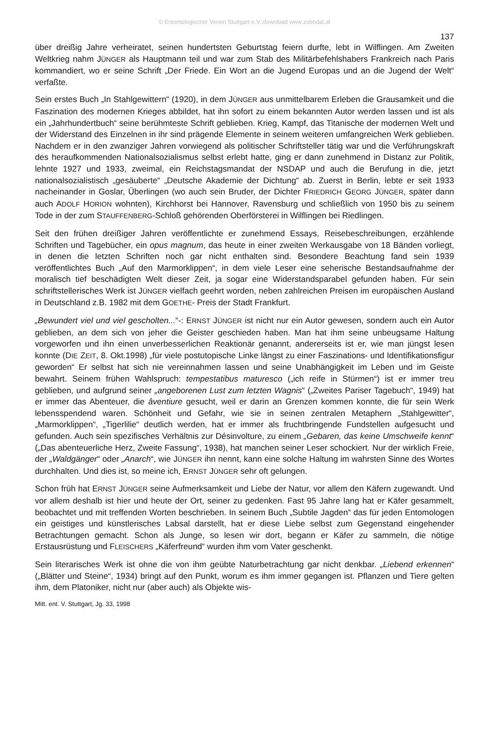© Entomologischer Verein Stuttgart e.V.;download www.zobodat.at
137
über dreißig Jahre verheiratet, seinen hundertsten Geburtstag feiern durfte, lebt in Wilflingen. Am Zweiten Weltkrieg nahm JÜNGER als Hauptmann teil und war zum Stab des Militärbefehlshabers Frankreich nach Paris kommandiert, wo er seine Schrift „Der Friede. Ein Wort an die Jugend Europas und an die Jugend der Welt“ verfaßte.
Sein erstes Buch „In Stahlgewittern“ (1920), in dem JÜNGER aus unmittelbarem Erleben die Grausamkeit und die Faszination des modernen Krieges abbildet, hat ihn sofort zu einem bekannten Autor werden lassen und ist als ein „Jahrhundertbuch“ seine berühmteste Schrift geblieben. Krieg, Kampf, das Titanische der modernen Welt und der Widerstand des Einzelnen in ihr sind prägende Elemente in seinem weiteren umfangreichen Werk geblieben. Nachdem er in den zwanziger Jahren vorwiegend als politischer Schriftsteller tätig war und die Verführungskraft des heraufkommenden Nationalsozialismus selbst erlebt hatte, ging er dann zunehmend in Distanz zur Politik, lehnte 1927 und 1933, zweimal, ein Reichstagsmandat der NSDAP und auch die Berufung in die, jetzt nationalsozialistisch „gesäuberte“ „Deutsche Akademie der Dichtung“ ab. Zuerst in Berlin, lebte er seit 1933 nacheinander in Goslar, Überlingen (wo auch sein Bruder, der Dichter FRIEDRICH GEORG JÜNGER, später dann auch ADOLF HORION wohnten), Kirchhorst bei Hannover, Ravensburg und schließlich von 1950 bis zu seinem Tode in der zum STAUFFENBERG-Schloß gehörenden Oberförsterei in Wilflingen bei Riedlingen.
Seit den frühen dreißiger Jahren veröffentlichte er zunehmend Essays, Reisebeschreibungen, erzählende Schriften und Tagebücher, ein opus magnum, das heute in einer zweiten Werkausgabe von 18 Bänden vorliegt, in denen die letzten Schriften noch gar nicht enthalten sind. Besondere Beachtung fand sein 1939 veröffentlichtes Buch „Auf den Marmorklippen“, in dem viele Leser eine seherische Bestandsaufnahme der moralisch tief beschädigten Welt dieser Zeit, ja sogar eine Widerstandsparabel gefunden haben. Für sein schriftstellerisches Werk ist JÜNGER vielfach geehrt worden, neben zahlreichen Preisen im europäischen Ausland in Deutschland z.B. 1982 mit dem GOETHE- Preis der Stadt Frankfurt.
„Bewundert viel und viel gescholten...“-: ERNST JÜNGER ist nicht nur ein Autor gewesen, sondern auch ein Autor geblieben, an dem sich von jeher die Geister geschieden haben. Man hat ihm seine unbeugsame Haltung vorgeworfen und ihn einen unverbesserlichen Reaktionär genannt, andererseits ist er, wie man jüngst lesen konnte (DIE ZEIT, 8. Okt.1998) „für viele postutopische Linke längst zu einer Faszinations- und Identifikationsfigur geworden“ Er selbst hat sich nie vereinnahmen lassen und seine Unabhängigkeit im Leben und im Geiste bewahrt. Seinem frühen Wahlspruch: tempestatibus maturesco („ich reife in Stürmen“) ist er immer treu geblieben, und aufgrund seiner „angeborenen Lust zum letzten Wagnis“ („Zweites Pariser Tagebuch“, 1949) hat er immer das Abenteuer, die âventiure gesucht, weil er darin an Grenzen kommen konnte, die für sein Werk lebensspendend waren. Schönheit und Gefahr, wie sie in seinen zentralen Metaphern „Stahlgewitter“, „Marmorklippen“, „Tigerlilie“ deutlich werden, hat er immer als fruchtbringende Fundstellen aufgesucht und gefunden. Auch sein spezifisches Verhältnis zur Désinvolture, zu einem „Gebaren, das keine Umschweife kennt“ („Das abenteuerliche Herz, Zweite Fassung“, 1938), hat manchen seiner Leser schockiert. Nur der wirklich Freie, der „Waldgänger“ oder „Anarch“, wie JÜNGER ihn nennt, kann eine solche Haltung im wahrsten Sinne des Wortes durchhalten. Und dies ist, so meine ich, ERNST JÜNGER sehr oft gelungen.
Schon früh hat ERNST JÜNGER seine Aufmerksamkeit und Liebe der Natur, vor allem den Käfern zugewandt. Und vor allem deshalb ist hier und heute der Ort, seiner zu gedenken. Fast 95 Jahre lang hat er Käfer gesammelt, beobachtet und mit treffenden Worten beschrieben. In seinem Buch „Subtile Jagden“ das für jeden Entomologen ein geistiges und künstlerisches Labsal darstellt, hat er diese Liebe selbst zum Gegenstand eingehender Betrachtungen gemacht. Schon als Junge, so lesen wir dort, begann er Käfer zu sammeln, die nötige Erstausrüstung und FLEISCHERS „Käferfreund“ wurden ihm vom Vater geschenkt.
Sein literarisches Werk ist ohne die von ihm geübte Naturbetrachtung gar nicht denkbar. „Liebend erkennen“ („Blätter und Steine“, 1934) bringt auf den Punkt, worum es ihm immer gegangen ist. Pflanzen und Tiere gelten ihm, dem Platoniker, nicht nur (aber auch) als Objekte wis-
Mitt. ent. V. Stuttgart, Jg. 33, 1998